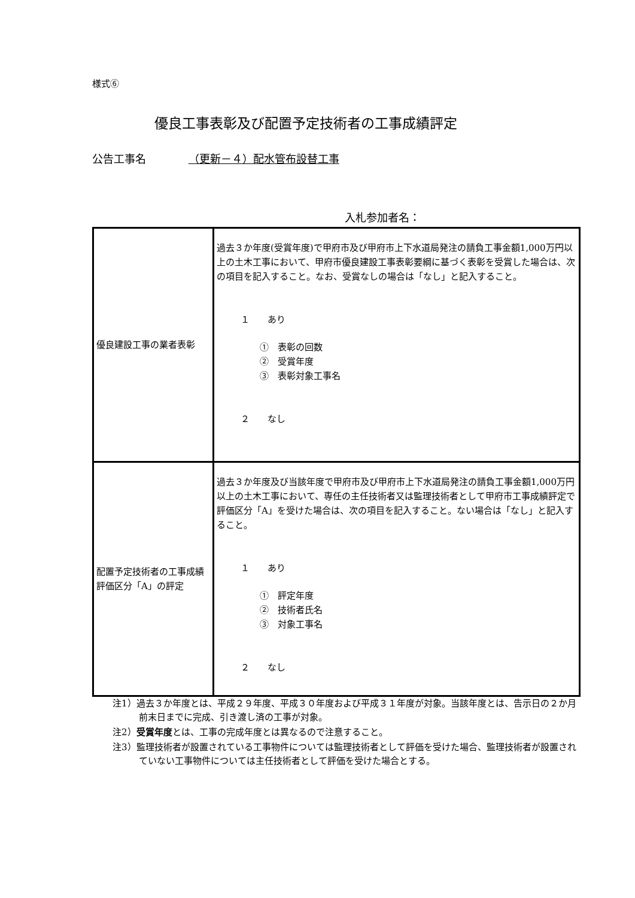様式⑥
優良工事表彰及び配置予定技術者の工事成績評定
公告工事名 （更新－４）配水管布設替工事
入札参加者名：
| 優良建設工事の業者表彰 | 過去３か年度(受賞年度)で甲府市及び甲府市上下水道局発注の請負工事金額1,000万円以上の土木工事において、甲府市優良建設工事表彰要綱に基づく表彰を受賞した場合は、次の項目を記入すること。なお、受賞なしの場合は「なし」と記入すること。 １ あり ① 表彰の回数 ② 受賞年度 ③ 表彰対象工事名 ２ なし |
| 配置予定技術者の工事成績評価区分「A」の評定 | 過去３か年度及び当該年度で甲府市及び甲府市上下水道局発注の請負工事金額1,000万円以上の土木工事において、専任の主任技術者又は監理技術者として甲府市工事成績評定で評価区分「A」を受けた場合は、次の項目を記入すること。ない場合は「なし」と記入すること。 １ あり ① 評定年度 ② 技術者氏名 ③ 対象工事名 ２ なし |
注1）過去３か年度とは、平成２９年度、平成３０年度および平成３１年度が対象。当該年度とは、告示日の２か月前末日までに完成、引き渡し済の工事が対象。
注2）受賞年度とは、工事の完成年度とは異なるので注意すること。
注3）監理技術者が設置されている工事物件については監理技術者として評価を受けた場合、監理技術者が設置されていない工事物件については主任技術者として評価を受けた場合とする。